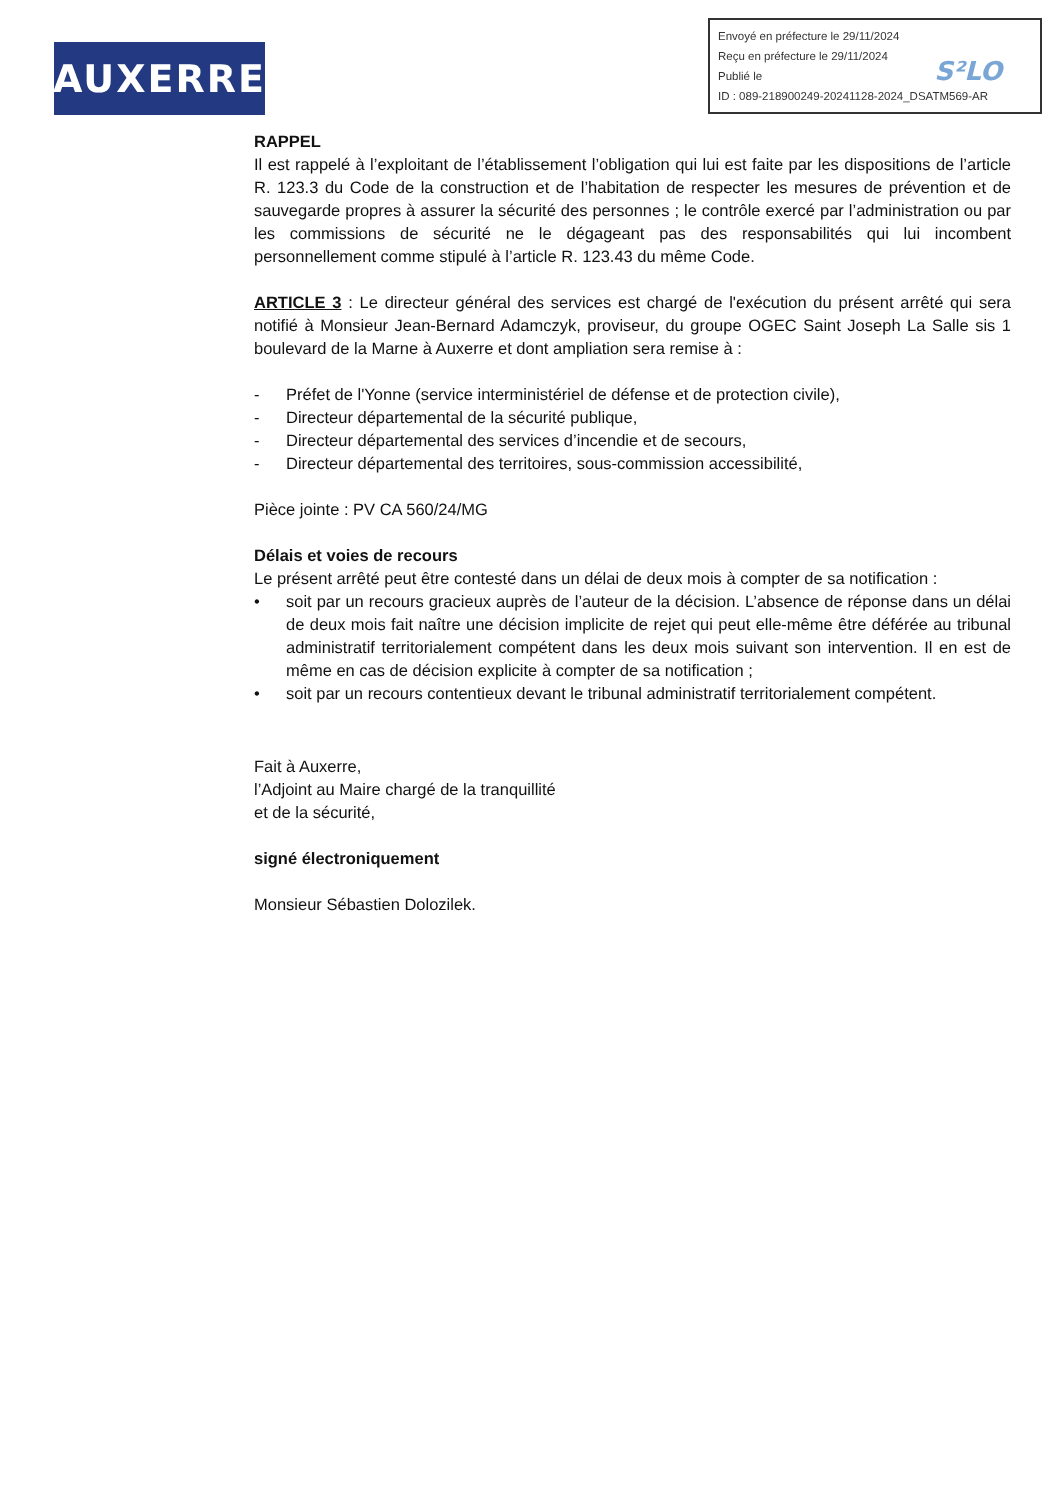AUXERRE
Envoyé en préfecture le 29/11/2024
Reçu en préfecture le 29/11/2024
Publié le
ID : 089-218900249-20241128-2024_DSATM569-AR
S²LO
RAPPEL
Il est rappelé à l’exploitant de l’établissement l’obligation qui lui est faite par les dispositions de l’article R. 123.3 du Code de la construction et de l’habitation de respecter les mesures de prévention et de sauvegarde propres à assurer la sécurité des personnes ; le contrôle exercé par l’administration ou par les commissions de sécurité ne le dégageant pas des responsabilités qui lui incombent personnellement comme stipulé à l’article R. 123.43 du même Code.
ARTICLE 3 : Le directeur général des services est chargé de l'exécution du présent arrêté qui sera notifié à Monsieur Jean-Bernard Adamczyk, proviseur, du groupe OGEC Saint Joseph La Salle sis 1 boulevard de la Marne à Auxerre et dont ampliation sera remise à :
- Préfet de l'Yonne (service interministériel de défense et de protection civile),
- Directeur départemental de la sécurité publique,
- Directeur départemental des services d’incendie et de secours,
- Directeur départemental des territoires, sous-commission accessibilité,
Pièce jointe : PV CA 560/24/MG
Délais et voies de recours
Le présent arrêté peut être contesté dans un délai de deux mois à compter de sa notification :
• soit par un recours gracieux auprès de l’auteur de la décision. L’absence de réponse dans un délai de deux mois fait naître une décision implicite de rejet qui peut elle-même être déférée au tribunal administratif territorialement compétent dans les deux mois suivant son intervention. Il en est de même en cas de décision explicite à compter de sa notification ;
• soit par un recours contentieux devant le tribunal administratif territorialement compétent.
Fait à Auxerre,
l’Adjoint au Maire chargé de la tranquillité
et de la sécurité,
signé électroniquement
Monsieur Sébastien Dolozilek.